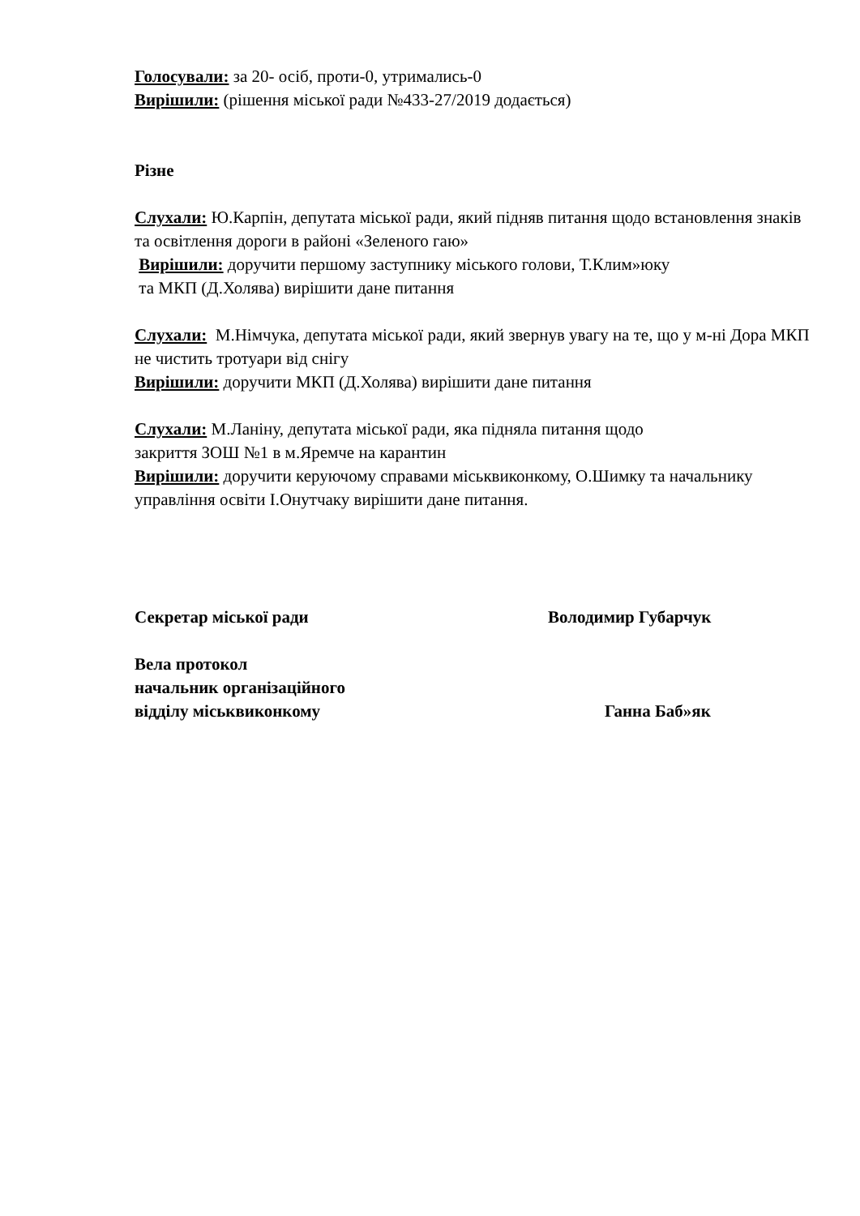Голосували: за 20- осіб, проти-0, утримались-0
Вирішили: (рішення міської ради №433-27/2019 додається)
Різне
Слухали: Ю.Карпін, депутата міської ради, який підняв питання щодо встановлення знаків та освітлення дороги в районі «Зеленого гаю»
Вирішили: доручити першому заступнику міського голови, Т.Клим»юку
та МКП (Д.Холява) вирішити дане питання
Слухали: М.Німчука, депутата міської ради, який звернув увагу на те, що у м-ні Дора МКП не чистить тротуари від снігу
Вирішили: доручити МКП (Д.Холява) вирішити дане питання
Слухали: М.Ланіну, депутата міської ради, яка підняла питання щодо
закриття ЗОШ №1 в м.Яремче на карантин
Вирішили: доручити керуючому справами міськвиконкому, О.Шимку та начальнику управління освіти І.Онутчаку вирішити дане питання.
Секретар міської ради Володимир Губарчук
Вела протокол
начальник організаційного
відділу міськвиконкому Ганна Баб»як